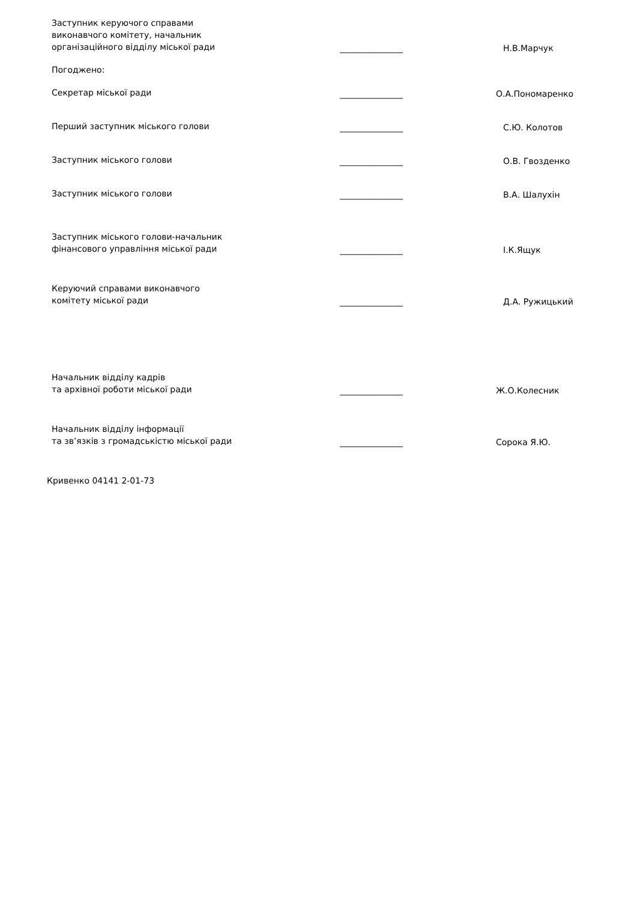Заступник керуючого справами
виконавчого комітету, начальник
організаційного відділу міської ради
_______________
Н.В.Марчук
Погоджено:
Секретар міської ради
_______________
О.А.Пономаренко
Перший заступник міського голови
_______________
С.Ю. Колотов
Заступник міського голови
_______________
О.В. Гвозденко
Заступник міського голови
_______________
В.А. Шалухін
Заступник міського голови-начальник
фінансового управління міської ради
_______________
І.К.Ящук
Керуючий справами виконавчого
комітету міської ради
_______________
Д.А. Ружицький
Начальник відділу кадрів
та архівної роботи міської ради
_______________
Ж.О.Колесник
Начальник відділу інформації
та зв’язків з громадськістю міської ради
_______________
Сорока Я.Ю.
Кривенко 04141 2-01-73